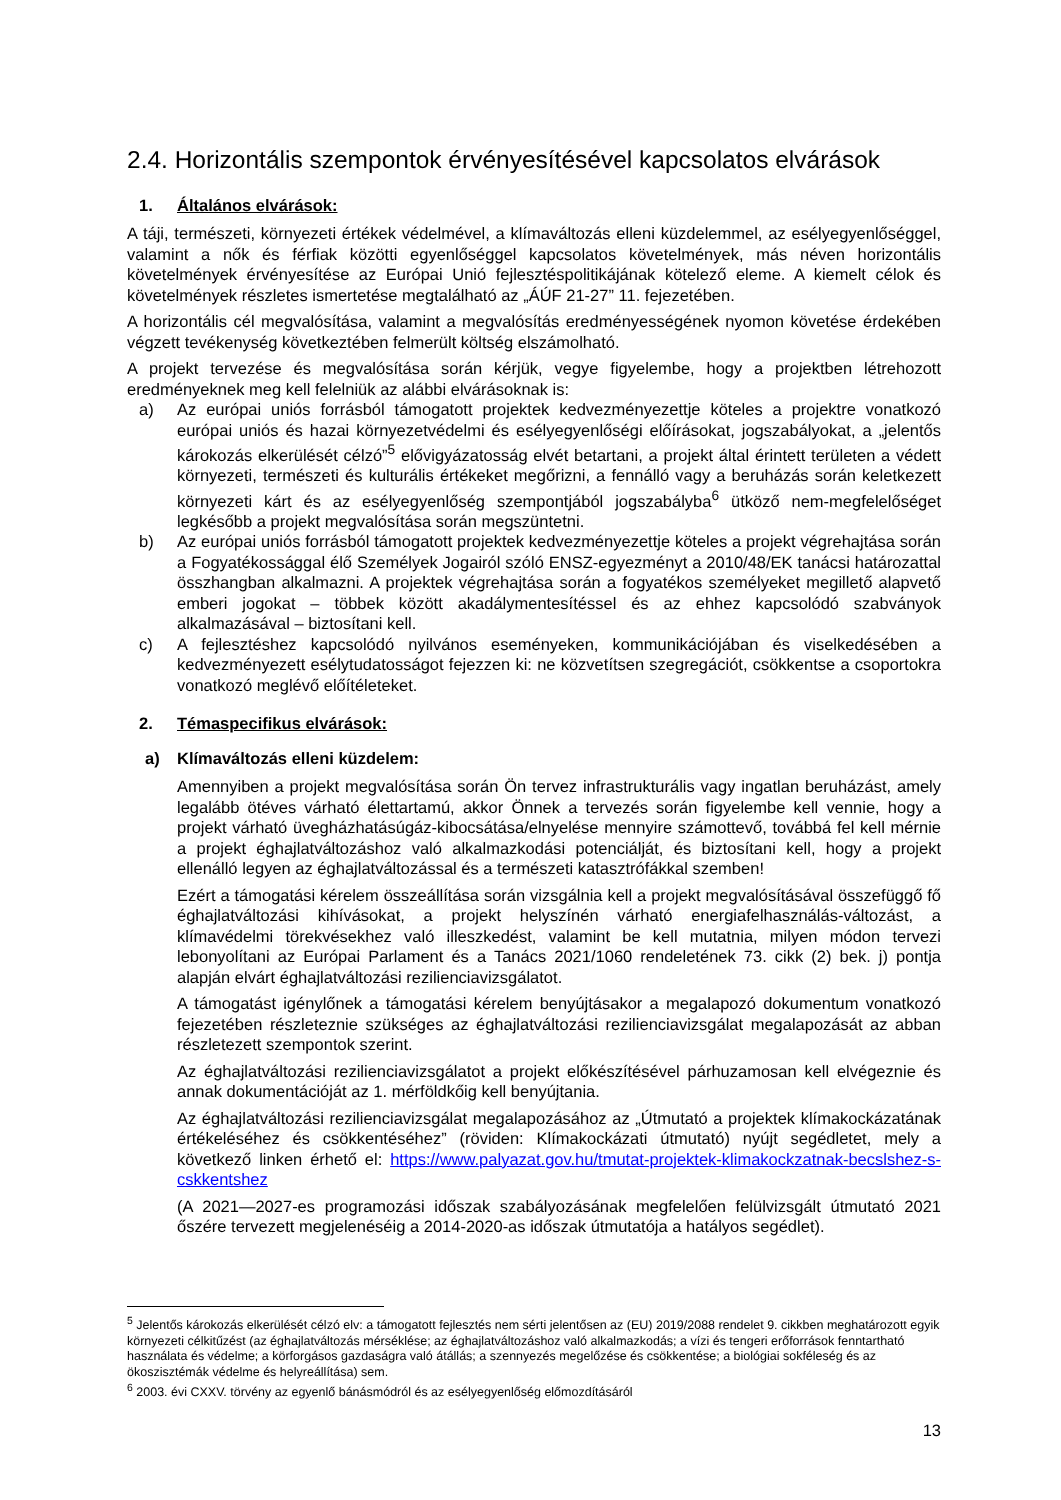2.4. Horizontális szempontok érvényesítésével kapcsolatos elvárások
1. Általános elvárások:
A táji, természeti, környezeti értékek védelmével, a klímaváltozás elleni küzdelemmel, az esélyegyenlőséggel, valamint a nők és férfiak közötti egyenlőséggel kapcsolatos követelmények, más néven horizontális követelmények érvényesítése az Európai Unió fejlesztéspolitikájának kötelező eleme. A kiemelt célok és követelmények részletes ismertetése megtalálható az „ÁÚF 21-27” 11. fejezetében.
A horizontális cél megvalósítása, valamint a megvalósítás eredményességének nyomon követése érdekében végzett tevékenység következtében felmerült költség elszámolható.
A projekt tervezése és megvalósítása során kérjük, vegye figyelembe, hogy a projektben létrehozott eredményeknek meg kell felelniük az alábbi elvárásoknak is:
a) Az európai uniós forrásból támogatott projektek kedvezményezettje köteles a projektre vonatkozó európai uniós és hazai környezetvédelmi és esélyegyenlőségi előírásokat, jogszabályokat, a „jelentős károkozás elkerülését célzó”<sup>5</sup> elővigyázatosság elvét betartani, a projekt által érintett területen a védett környezeti, természeti és kulturális értékeket megőrizni, a fennálló vagy a beruházás során keletkezett környezeti kárt és az esélyegyenlőség szempontjából jogszabályba<sup>6</sup> ütköző nem-megfelelőséget legkésőbb a projekt megvalósítása során megszüntetni.
b) Az európai uniós forrásból támogatott projektek kedvezményezettje köteles a projekt végrehajtása során a Fogyatékossággal élő Személyek Jogairól szóló ENSZ-egyezményt a 2010/48/EK tanácsi határozattal összhangban alkalmazni. A projektek végrehajtása során a fogyatékos személyeket megillető alapvető emberi jogokat – többek között akadálymentesítéssel és az ehhez kapcsolódó szabványok alkalmazásával – biztosítani kell.
c) A fejlesztéshez kapcsolódó nyilvános eseményeken, kommunikációjában és viselkedésében a kedvezményezett esélytudatosságot fejezzen ki: ne közvetítsen szegregációt, csökkentse a csoportokra vonatkozó meglévő előítéleteket.
2. Témaspecifikus elvárások:
a) Klímaváltozás elleni küzdelem:
Amennyiben a projekt megvalósítása során Ön tervez infrastrukturális vagy ingatlan beruházást, amely legalább ötéves várható élettartamú, akkor Önnek a tervezés során figyelembe kell vennie, hogy a projekt várható üvegházhatásúgáz-kibocsátása/elnyelése mennyire számottevő, továbbá fel kell mérnie a projekt éghajlatváltozáshoz való alkalmazkodási potenciálját, és biztosítani kell, hogy a projekt ellenálló legyen az éghajlatváltozással és a természeti katasztrófákkal szemben!
Ezért a támogatási kérelem összeállítása során vizsgálnia kell a projekt megvalósításával összefüggő fő éghajlatváltozási kihívásokat, a projekt helyszínén várható energiafelhasználás-változást, a klímavédelmi törekvésekhez való illeszkedést, valamint be kell mutatnia, milyen módon tervezi lebonyolítani az Európai Parlament és a Tanács 2021/1060 rendeletének 73. cikk (2) bek. j) pontja alapján elvárt éghajlatváltozási rezilienciavizsgálatot.
A támogatást igénylőnek a támogatási kérelem benyújtásakor a megalapozó dokumentum vonatkozó fejezetében részleteznie szükséges az éghajlatváltozási rezilienciavizsgálat megalapozását az abban részletezett szempontok szerint.
Az éghajlatváltozási rezilienciavizsgálatot a projekt előkészítésével párhuzamosan kell elvégeznie és annak dokumentációját az 1. mérföldkőig kell benyújtania.
Az éghajlatváltozási rezilienciavizsgálat megalapozásához az „Útmutató a projektek klímakockázatának értékeléséhez és csökkentéséhez” (röviden: Klímakockázati útmutató) nyújt segédletet, mely a következő linken érhető el: https://www.palyazat.gov.hu/tmutat-projektek-klimakockzatnak-becslshez-s-cskkentshez
(A 2021—2027-es programozási időszak szabályozásának megfelelően felülvizsgált útmutató 2021 őszére tervezett megjelenéséig a 2014-2020-as időszak útmutatója a hatályos segédlet).
<sup>5</sup> Jelentős károkozás elkerülését célzó elv: a támogatott fejlesztés nem sérti jelentősen az (EU) 2019/2088 rendelet 9. cikkben meghatározott egyik környezeti célkitűzést (az éghajlatváltozás mérséklése; az éghajlatváltozáshoz való alkalmazkodás; a vízi és tengeri erőforrások fenntartható használata és védelme; a körforgásos gazdaságra való átállás; a szennyezés megelőzése és csökkentése; a biológiai sokféleség és az ökoszisztémák védelme és helyreállítása) sem.
<sup>6</sup> 2003. évi CXXV. törvény az egyenlő bánásmódról és az esélyegyenlőség előmozdításáról
13